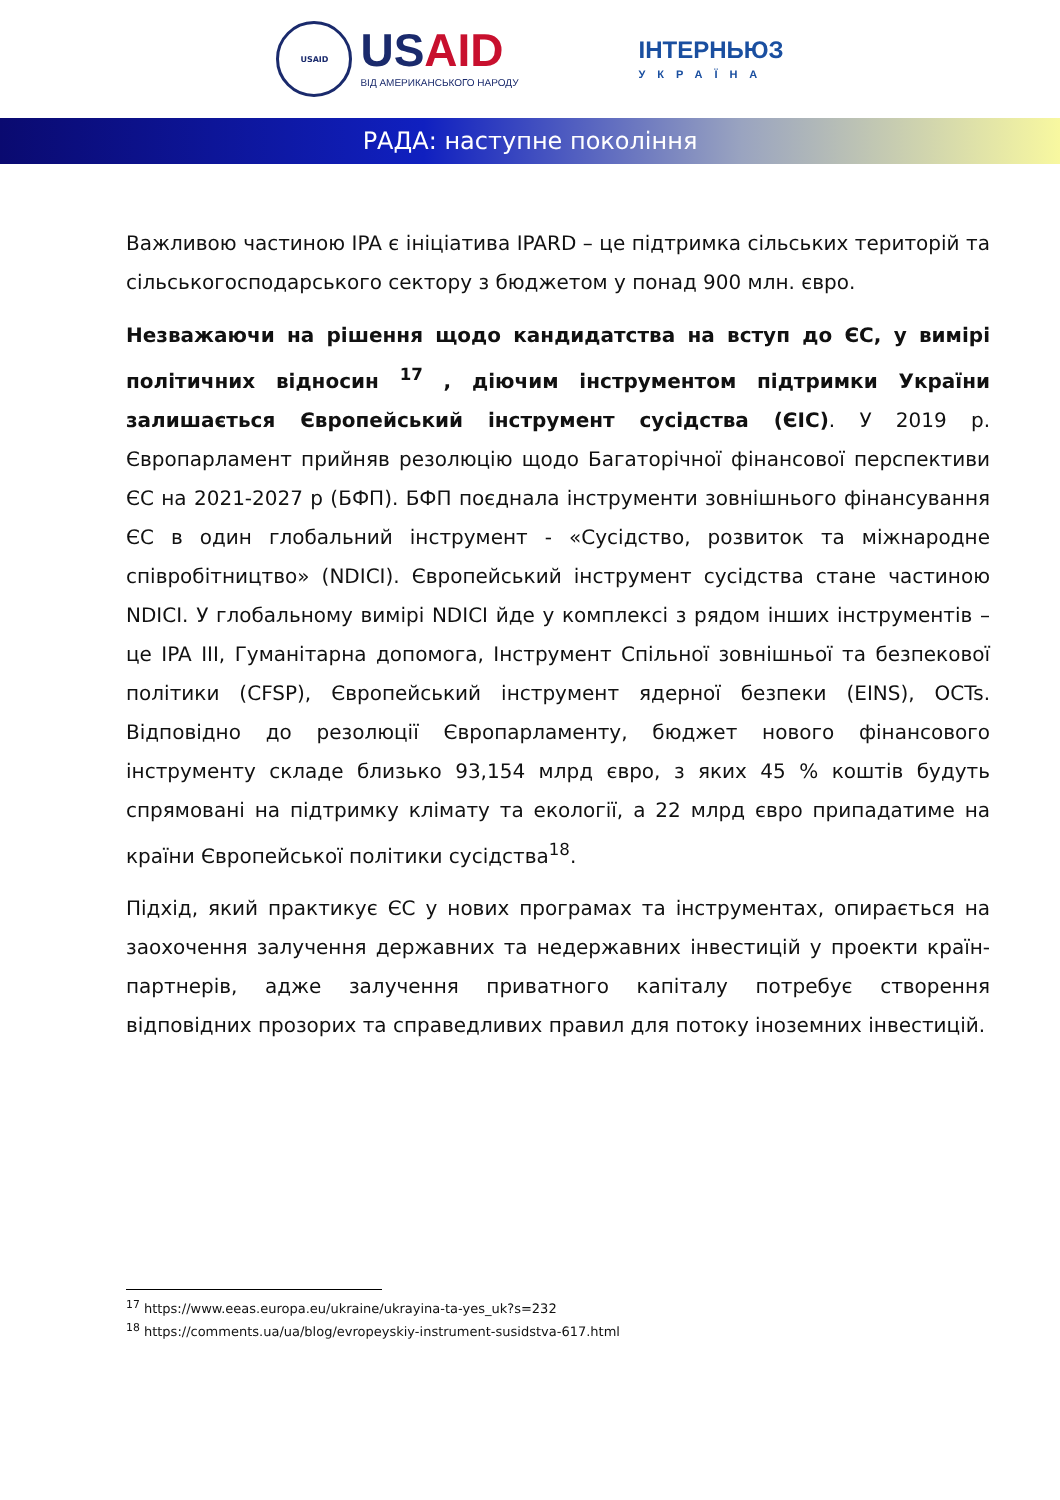USAID
USAID
ВІД АМЕРИКАНСЬКОГО НАРОДУ
ІНТЕРНЬЮЗ
УКРАЇНА
РАДА: наступне покоління
Важливою частиною IPA є ініціатива IPARD – це підтримка сільських територій та сільськогосподарського сектору з бюджетом у понад 900 млн. євро.
Незважаючи на рішення щодо кандидатства на вступ до ЄС, у вимірі політичних відносин <sup>17</sup> , діючим інструментом підтримки України залишається Європейський інструмент сусідства (ЄІС). У 2019 р. Європарламент прийняв резолюцію щодо Багаторічної фінансової перспективи ЄС на 2021-2027 р (БФП). БФП поєднала інструменти зовнішнього фінансування ЄС в один глобальний інструмент - «Сусідство, розвиток та міжнародне співробітництво» (NDICI). Європейський інструмент сусідства стане частиною NDICI. У глобальному вимірі NDICI йде у комплексі з рядом інших інструментів – це IPA III, Гуманітарна допомога, Інструмент Спільної зовнішньої та безпекової політики (CFSP), Європейський інструмент ядерної безпеки (EINS), OCTs. Відповідно до резолюції Європарламенту, бюджет нового фінансового інструменту складе близько 93,154 млрд євро, з яких 45 % коштів будуть спрямовані на підтримку клімату та екології, а 22 млрд євро припадатиме на країни Європейської політики сусідства<sup>18</sup>.
Підхід, який практикує ЄС у нових програмах та інструментах, опирається на заохочення залучення державних та недержавних інвестицій у проекти країн-партнерів, адже залучення приватного капіталу потребує створення відповідних прозорих та справедливих правил для потоку іноземних інвестицій.
<sup>17</sup> https://www.eeas.europa.eu/ukraine/ukrayina-ta-yes_uk?s=232
<sup>18</sup> https://comments.ua/ua/blog/evropeyskiy-instrument-susidstva-617.html